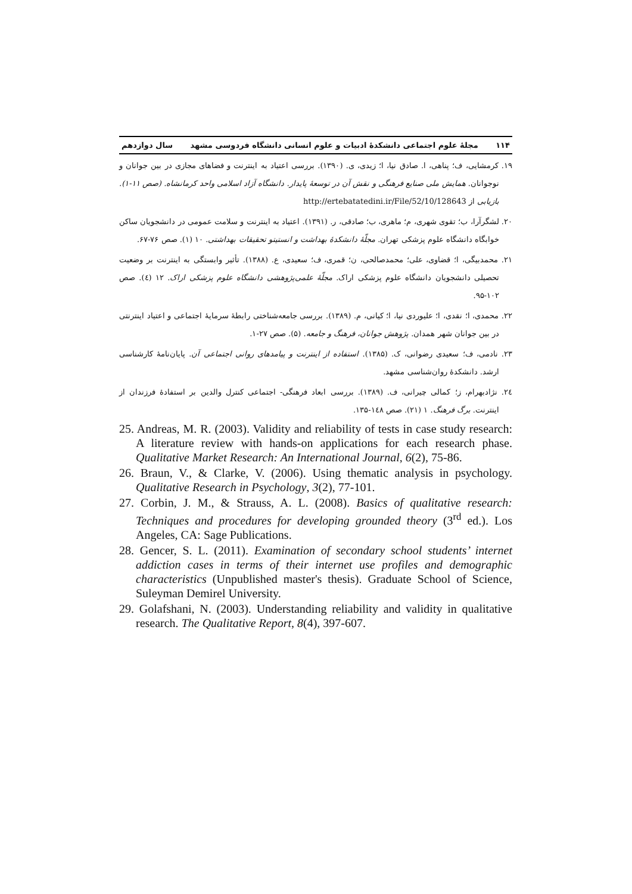۱۱۴ مجلهٔ علوم اجتماعی دانشکدهٔ ادبیات و علوم انسانی دانشگاه فردوسی مشهد سال دوازدهم
۱۹. کرمشایی، ف؛ پناهی، ا. صادق نیا، ا؛ زیدی، ی. (۱۳۹۰). بررسی اعتیاد به اینترنت و فضاهای مجازی در بین جوانان و نوجوانان. همایش ملی صنایع فرهنگی و نقش آن در توسعهٔ پایدار. دانشگاه آزاد اسلامی واحد کرمانشاه. (صص ۱۱-۱). بازیابی از http://ertebatatedini.ir/File/52/10/128643
۲۰. لشگرآرا، ب؛ تقوی شهری، م؛ ماهری، ب؛ صادقی، ر. (۱۳۹۱). اعتیاد به اینترنت و سلامت عمومی در دانشجویان ساکن خوابگاه دانشگاه علوم پزشکی تهران. مجلّهٔ دانشکدهٔ بهداشت و انستیتو تحقیقات بهداشتی. ۱۰ (۱). صص ۷۶-۶۷.
۲۱. محمدبیگی، ا؛ قضاوی، علی؛ محمدصالحی، ن؛ قمری، ف؛ سعیدی، ع. (۱۳۸۸). تأثیر وابستگی به اینترنت بر وضعیت تحصیلی دانشجویان دانشگاه علوم پزشکی اراک. مجلّهٔ علمی‌پژوهشی دانشگاه علوم پزشکی اراک. ۱۲ (٤). صص ۱۰۲-۹۵.
۲۲. محمدی، ا؛ نقدی، ا؛ علیوردی نیا، ا؛ کیانی، م. (۱۳۸۹). بررسی جامعه‌شناختی رابطهٔ سرمایهٔ اجتماعی و اعتیاد اینترنتی در بین جوانان شهر همدان. پژوهش جوانان، فرهنگ و جامعه. (۵). صص ۲۷-۱.
۲۳. نادمی، ف؛ سعیدی رضوانی، ک. (۱۳۸۵). استفاده از اینترنت و پیامدهای روانی اجتماعی آن. پایان‌نامهٔ کارشناسی ارشد. دانشکدهٔ روان‌شناسی مشهد.
۲٤. نژادبهرام، ز؛ کمالی چیرانی، ف. (۱۳۸۹). بررسی ابعاد فرهنگی- اجتماعی کنترل والدین بر استفادهٔ فرزندان از اینترنت. برگ فرهنگ. ۱ (۲۱). صص ۱٤۸-۱۳۵.
25. Andreas, M. R. (2003). Validity and reliability of tests in case study research: A literature review with hands-on applications for each research phase. Qualitative Market Research: An International Journal, 6(2), 75-86.
26. Braun, V., & Clarke, V. (2006). Using thematic analysis in psychology. Qualitative Research in Psychology, 3(2), 77-101.
27. Corbin, J. M., & Strauss, A. L. (2008). Basics of qualitative research: Techniques and procedures for developing grounded theory (3<sup>rd</sup> ed.). Los Angeles, CA: Sage Publications.
28. Gencer, S. L. (2011). Examination of secondary school students’ internet addiction cases in terms of their internet use profiles and demographic characteristics (Unpublished master's thesis). Graduate School of Science, Suleyman Demirel University.
29. Golafshani, N. (2003). Understanding reliability and validity in qualitative research. The Qualitative Report, 8(4), 397-607.